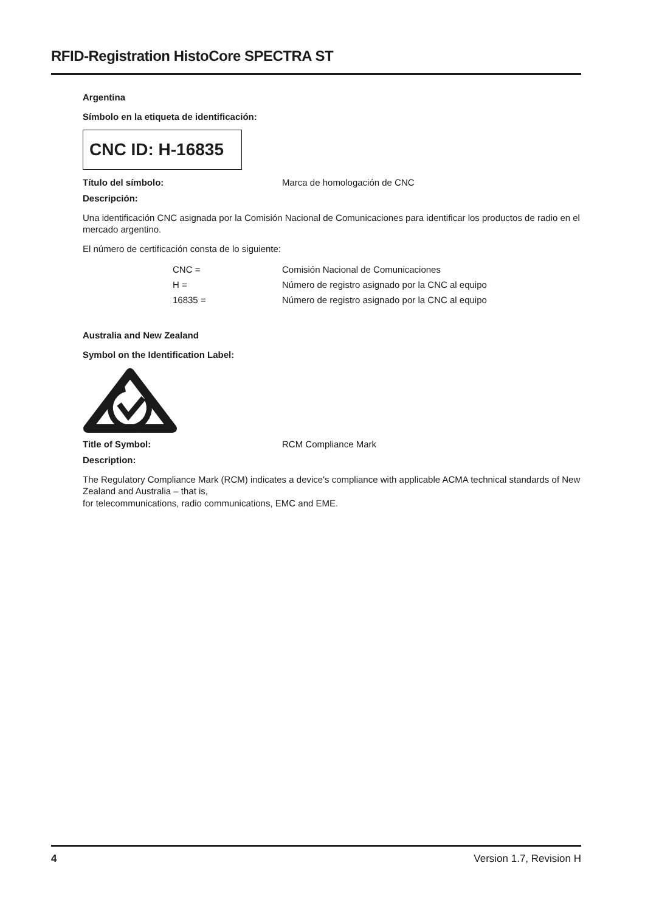RFID-Registration HistoCore SPECTRA ST
Argentina
Símbolo en la etiqueta de identificación:
CNC ID: H-16835
Título del símbolo: Marca de homologación de CNC
Descripción:
Una identificación CNC asignada por la Comisión Nacional de Comunicaciones para identificar los productos de radio en el mercado argentino.
El número de certificación consta de lo siguiente:
| CNC = | Comisión Nacional de Comunicaciones |
| H = | Número de registro asignado por la CNC al equipo |
| 16835 = | Número de registro asignado por la CNC al equipo |
Australia and New Zealand
Symbol on the Identification Label:
Title of Symbol: RCM Compliance Mark
Description:
The Regulatory Compliance Mark (RCM) indicates a device's compliance with applicable ACMA technical standards of New Zealand and Australia – that is,
for telecommunications, radio communications, EMC and EME.
4 Version 1.7, Revision H